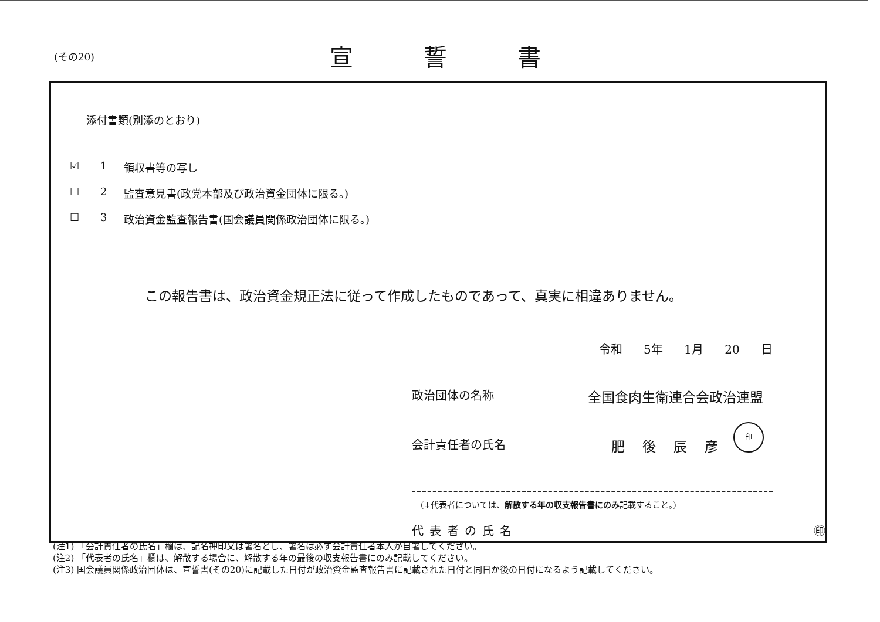(その20) 宣誓書
添付書類(別添のとおり)
☑ 1 領収書等の写し
☐ 2 監査意見書(政党本部及び政治資金団体に限る。)
☐ 3 政治資金監査報告書(国会議員関係政治団体に限る。)
この報告書は、政治資金規正法に従って作成したものであって、真実に相違ありません。
令和 5年 1月 20 日
政治団体の名称 全国食肉生衛連合会政治連盟
会計責任者の氏名 肥後辰彦
(↓代表者については、解散する年の収支報告書にのみ記載すること。)
代表者の氏名 ㊞
印
(注1) 「会計責任者の氏名」欄は、記名押印又は署名とし、署名は必ず会計責任者本人が自署してください。
(注2) 「代表者の氏名」欄は、解散する場合に、解散する年の最後の収支報告書にのみ記載してください。
(注3) 国会議員関係政治団体は、宣誓書(その20)に記載した日付が政治資金監査報告書に記載された日付と同日か後の日付になるよう記載してください。